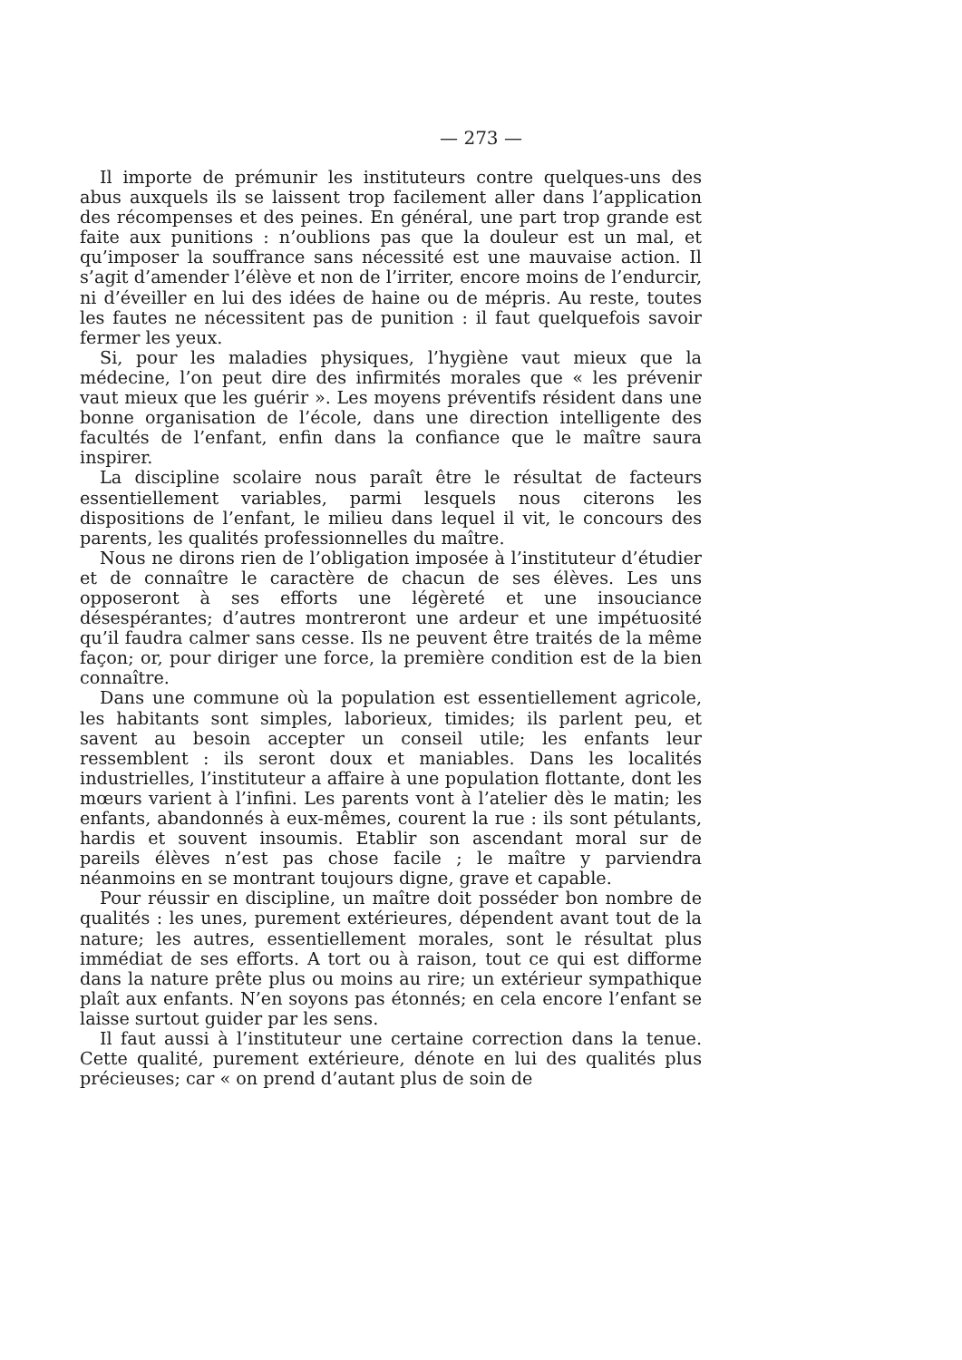— 273 —
Il importe de prémunir les instituteurs contre quelques-uns des abus auxquels ils se laissent trop facilement aller dans l’application des récompenses et des peines. En général, une part trop grande est faite aux punitions : n’oublions pas que la douleur est un mal, et qu’imposer la souffrance sans nécessité est une mauvaise action. Il s’agit d’amender l’élève et non de l’irriter, encore moins de l’endurcir, ni d’éveiller en lui des idées de haine ou de mépris. Au reste, toutes les fautes ne nécessitent pas de punition : il faut quelquefois savoir fermer les yeux.
Si, pour les maladies physiques, l’hygiène vaut mieux que la médecine, l’on peut dire des infirmités morales que « les prévenir vaut mieux que les guérir ». Les moyens préventifs résident dans une bonne organisation de l’école, dans une direction intelligente des facultés de l’enfant, enfin dans la confiance que le maître saura inspirer.
La discipline scolaire nous paraît être le résultat de facteurs essentiellement variables, parmi lesquels nous citerons les dispositions de l’enfant, le milieu dans lequel il vit, le concours des parents, les qualités professionnelles du maître.
Nous ne dirons rien de l’obligation imposée à l’instituteur d’étudier et de connaître le caractère de chacun de ses élèves. Les uns opposeront à ses efforts une légèreté et une insouciance désespérantes; d’autres montreront une ardeur et une impétuosité qu’il faudra calmer sans cesse. Ils ne peuvent être traités de la même façon; or, pour diriger une force, la première condition est de la bien connaître.
Dans une commune où la population est essentiellement agricole, les habitants sont simples, laborieux, timides; ils parlent peu, et savent au besoin accepter un conseil utile; les enfants leur ressemblent : ils seront doux et maniables. Dans les localités industrielles, l’instituteur a affaire à une population flottante, dont les mœurs varient à l’infini. Les parents vont à l’atelier dès le matin; les enfants, abandonnés à eux-mêmes, courent la rue : ils sont pétulants, hardis et souvent insoumis. Etablir son ascendant moral sur de pareils élèves n’est pas chose facile ; le maître y parviendra néanmoins en se montrant toujours digne, grave et capable.
Pour réussir en discipline, un maître doit posséder bon nombre de qualités : les unes, purement extérieures, dépendent avant tout de la nature; les autres, essentiellement morales, sont le résultat plus immédiat de ses efforts. A tort ou à raison, tout ce qui est difforme dans la nature prête plus ou moins au rire; un extérieur sympathique plaît aux enfants. N’en soyons pas étonnés; en cela encore l’enfant se laisse surtout guider par les sens.
Il faut aussi à l’instituteur une certaine correction dans la tenue. Cette qualité, purement extérieure, dénote en lui des qualités plus précieuses; car « on prend d’autant plus de soin de